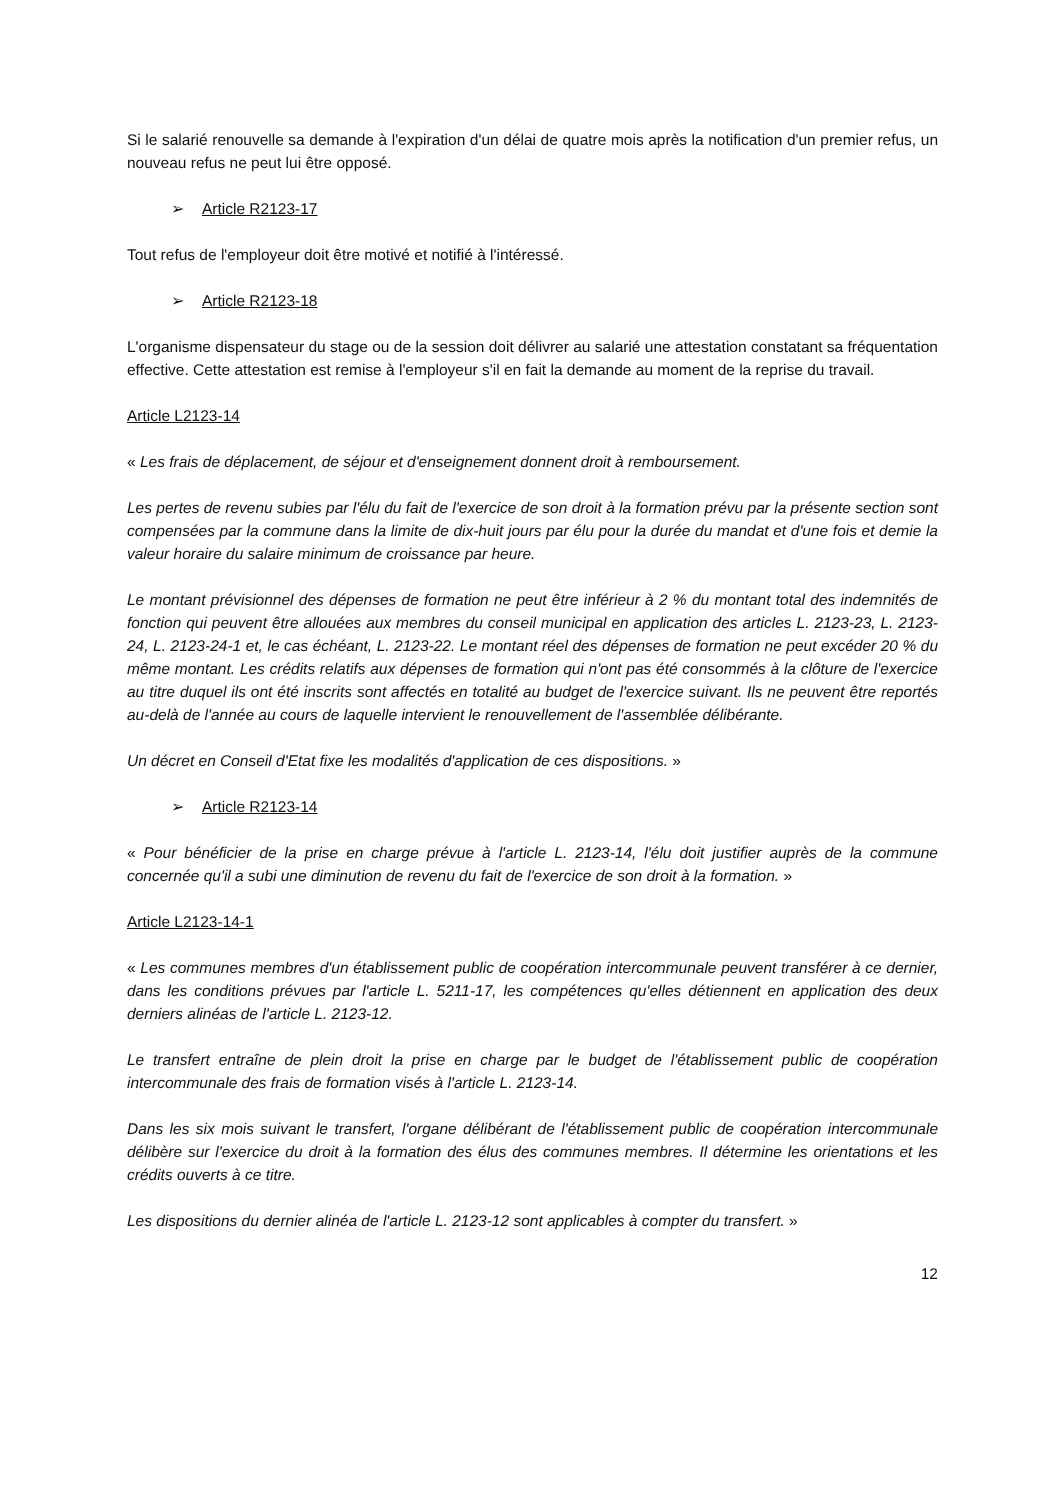Si le salarié renouvelle sa demande à l'expiration d'un délai de quatre mois après la notification d'un premier refus, un nouveau refus ne peut lui être opposé.
➢ Article R2123-17
Tout refus de l'employeur doit être motivé et notifié à l'intéressé.
➢ Article R2123-18
L'organisme dispensateur du stage ou de la session doit délivrer au salarié une attestation constatant sa fréquentation effective. Cette attestation est remise à l'employeur s'il en fait la demande au moment de la reprise du travail.
Article L2123-14
« Les frais de déplacement, de séjour et d'enseignement donnent droit à remboursement.
Les pertes de revenu subies par l'élu du fait de l'exercice de son droit à la formation prévu par la présente section sont compensées par la commune dans la limite de dix-huit jours par élu pour la durée du mandat et d'une fois et demie la valeur horaire du salaire minimum de croissance par heure.
Le montant prévisionnel des dépenses de formation ne peut être inférieur à 2 % du montant total des indemnités de fonction qui peuvent être allouées aux membres du conseil municipal en application des articles L. 2123-23, L. 2123-24, L. 2123-24-1 et, le cas échéant, L. 2123-22. Le montant réel des dépenses de formation ne peut excéder 20 % du même montant. Les crédits relatifs aux dépenses de formation qui n'ont pas été consommés à la clôture de l'exercice au titre duquel ils ont été inscrits sont affectés en totalité au budget de l'exercice suivant. Ils ne peuvent être reportés au-delà de l'année au cours de laquelle intervient le renouvellement de l'assemblée délibérante.
Un décret en Conseil d'Etat fixe les modalités d'application de ces dispositions. »
➢ Article R2123-14
« Pour bénéficier de la prise en charge prévue à l'article L. 2123-14, l'élu doit justifier auprès de la commune concernée qu'il a subi une diminution de revenu du fait de l'exercice de son droit à la formation. »
Article L2123-14-1
« Les communes membres d'un établissement public de coopération intercommunale peuvent transférer à ce dernier, dans les conditions prévues par l'article L. 5211-17, les compétences qu'elles détiennent en application des deux derniers alinéas de l'article L. 2123-12.
Le transfert entraîne de plein droit la prise en charge par le budget de l'établissement public de coopération intercommunale des frais de formation visés à l'article L. 2123-14.
Dans les six mois suivant le transfert, l'organe délibérant de l'établissement public de coopération intercommunale délibère sur l'exercice du droit à la formation des élus des communes membres. Il détermine les orientations et les crédits ouverts à ce titre.
Les dispositions du dernier alinéa de l'article L. 2123-12 sont applicables à compter du transfert. »
12